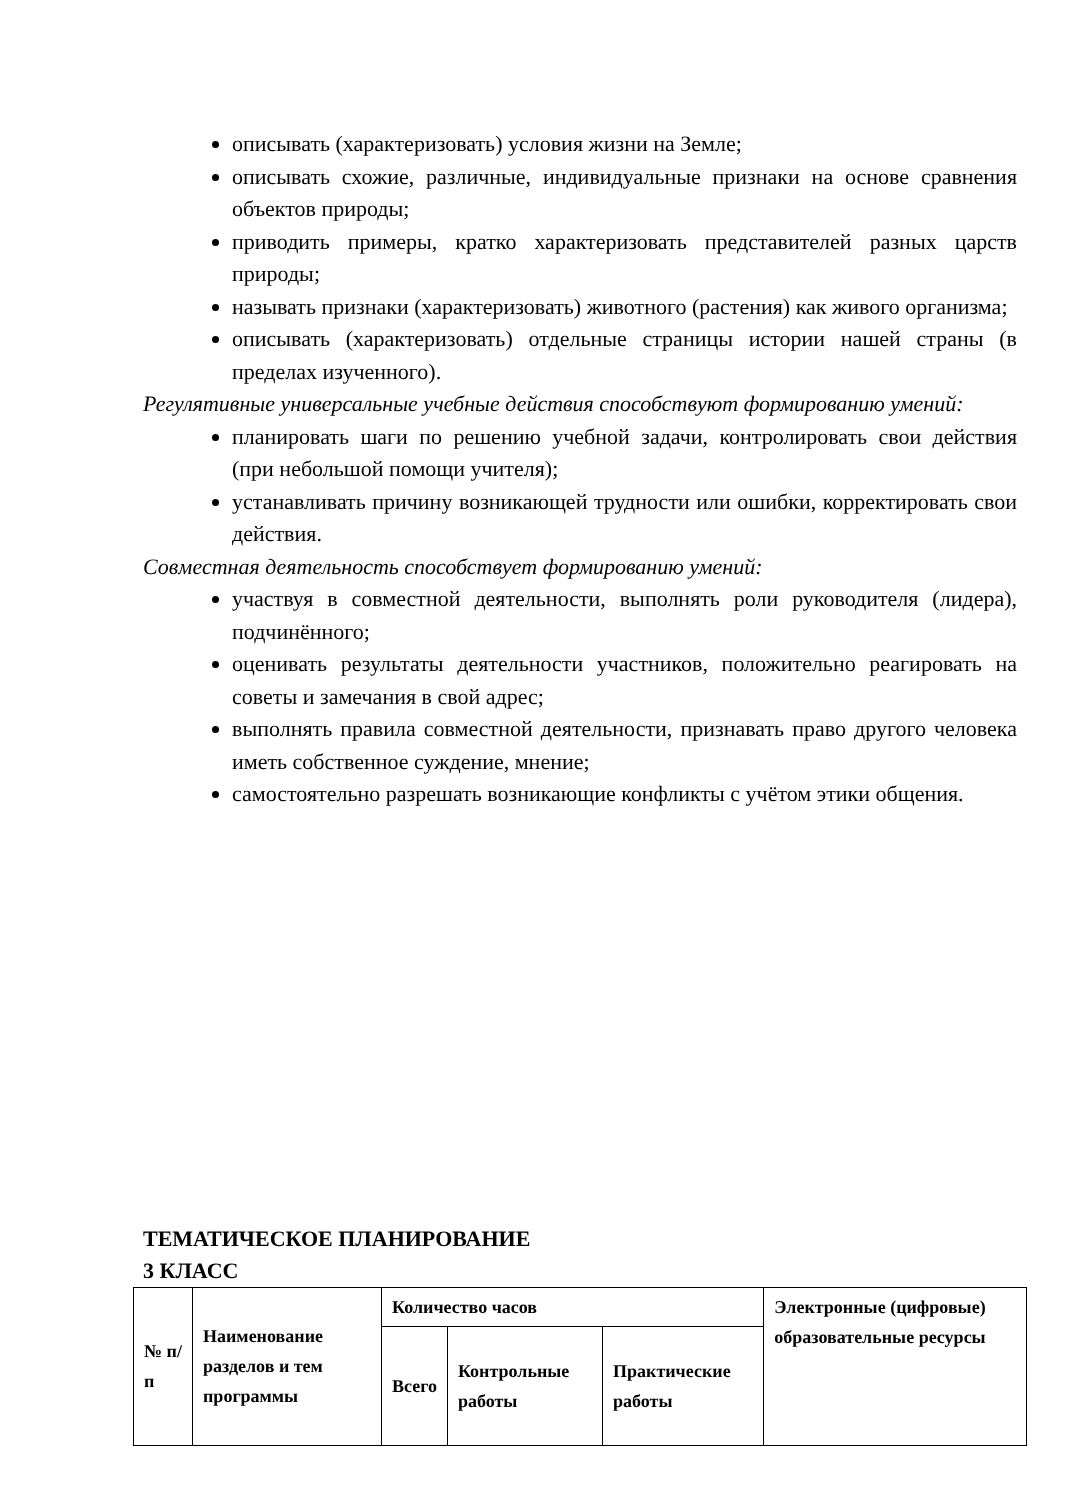описывать (характеризовать) условия жизни на Земле;
описывать схожие, различные, индивидуальные признаки на основе сравнения объектов природы;
приводить примеры, кратко характеризовать представителей разных царств природы;
называть признаки (характеризовать) животного (растения) как живого организма;
описывать (характеризовать) отдельные страницы истории нашей страны (в пределах изученного).
Регулятивные универсальные учебные действия способствуют формированию умений:
планировать шаги по решению учебной задачи, контролировать свои действия (при небольшой помощи учителя);
устанавливать причину возникающей трудности или ошибки, корректировать свои действия.
Совместная деятельность способствует формированию умений:
участвуя в совместной деятельности, выполнять роли руководителя (лидера), подчинённого;
оценивать результаты деятельности участников, положительно реагировать на советы и замечания в свой адрес;
выполнять правила совместной деятельности, признавать право другого человека иметь собственное суждение, мнение;
самостоятельно разрешать возникающие конфликты с учётом этики общения.
ТЕМАТИЧЕСКОЕ ПЛАНИРОВАНИЕ
3 КЛАСС
| № п/п | Наименование разделов и тем программы | Количество часов | | | Электронные (цифровые) образовательные ресурсы |
| --- | --- | --- | --- | --- | --- |
| | | Всего | Контрольные работы | Практические работы | |